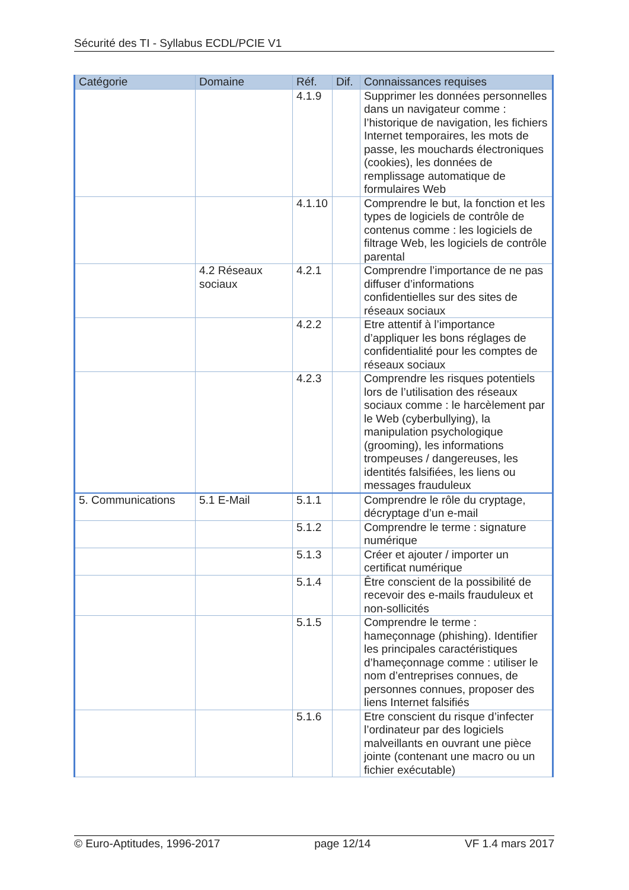Sécurité des TI - Syllabus ECDL/PCIE V1
| Catégorie | Domaine | Réf. | Dif. | Connaissances requises |
| --- | --- | --- | --- | --- |
| | | 4.1.9 | | Supprimer les données personnelles dans un navigateur comme : l’historique de navigation, les fichiers Internet temporaires, les mots de passe, les mouchards électroniques (cookies), les données de remplissage automatique de formulaires Web |
| | | 4.1.10 | | Comprendre le but, la fonction et les types de logiciels de contrôle de contenus comme : les logiciels de filtrage Web, les logiciels de contrôle parental |
| | 4.2 Réseaux sociaux | 4.2.1 | | Comprendre l’importance de ne pas diffuser d’informations confidentielles sur des sites de réseaux sociaux |
| | | 4.2.2 | | Etre attentif à l’importance d’appliquer les bons réglages de confidentialité pour les comptes de réseaux sociaux |
| | | 4.2.3 | | Comprendre les risques potentiels lors de l’utilisation des réseaux sociaux comme : le harcèlement par le Web (cyberbullying), la manipulation psychologique (grooming), les informations trompeuses / dangereuses, les identités falsifiées, les liens ou messages frauduleux |
| 5. Communications | 5.1 E-Mail | 5.1.1 | | Comprendre le rôle du cryptage, décryptage d’un e-mail |
| | | 5.1.2 | | Comprendre le terme : signature numérique |
| | | 5.1.3 | | Créer et ajouter / importer un certificat numérique |
| | | 5.1.4 | | Être conscient de la possibilité de recevoir des e-mails frauduleux et non-sollicités |
| | | 5.1.5 | | Comprendre le terme : hameçonnage (phishing). Identifier les principales caractéristiques d’hameçonnage comme : utiliser le nom d’entreprises connues, de personnes connues, proposer des liens Internet falsifiés |
| | | 5.1.6 | | Etre conscient du risque d’infecter l’ordinateur par des logiciels malveillants en ouvrant une pièce jointe (contenant une macro ou un fichier exécutable) |
© Euro-Aptitudes, 1996-2017 page 12/14 VF 1.4 mars 2017